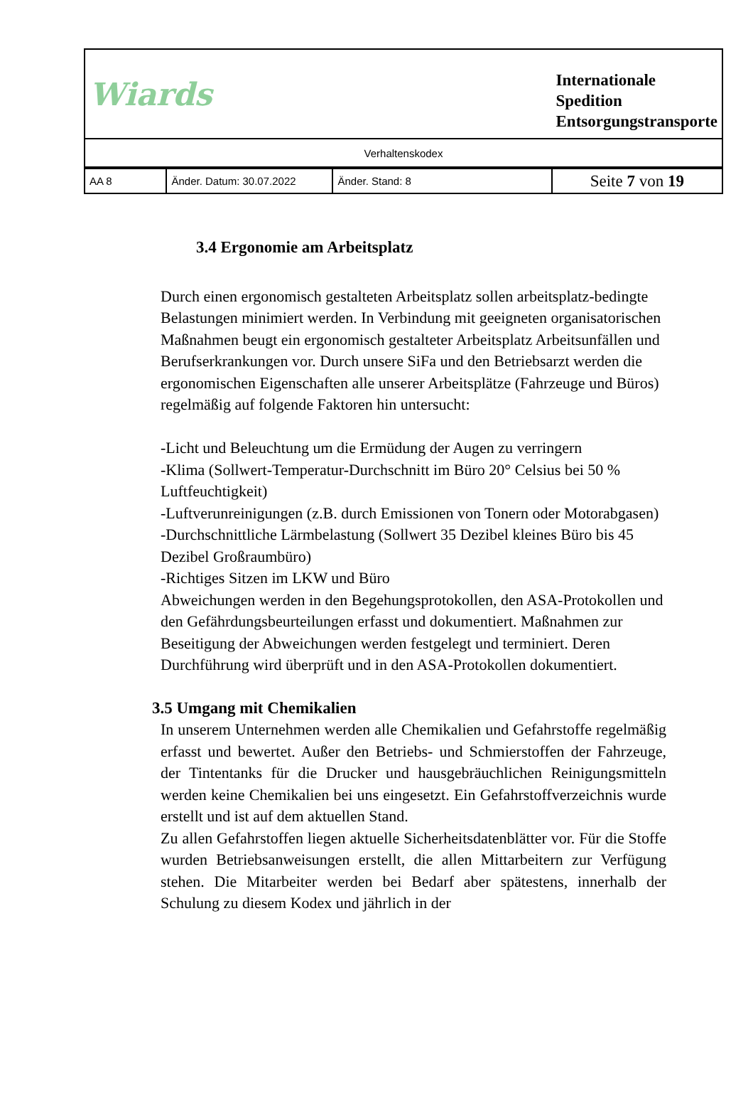| Wiards | | | Internationale Spedition Entsorgungstransporte |
| Verhaltenskodex | | | |
| AA 8 | Änder. Datum: 30.07.2022 | Änder. Stand: 8 | Seite 7 von 19 |
3.4 Ergonomie am Arbeitsplatz
Durch einen ergonomisch gestalteten Arbeitsplatz sollen arbeitsplatz-bedingte Belastungen minimiert werden. In Verbindung mit geeigneten organisatorischen Maßnahmen beugt ein ergonomisch gestalteter Arbeitsplatz Arbeitsunfällen und Berufserkrankungen vor. Durch unsere SiFa und den Betriebsarzt werden die ergonomischen Eigenschaften alle unserer Arbeitsplätze (Fahrzeuge und Büros) regelmäßig auf folgende Faktoren hin untersucht:
-Licht und Beleuchtung um die Ermüdung der Augen zu verringern
-Klima (Sollwert-Temperatur-Durchschnitt im Büro 20° Celsius bei 50 % Luftfeuchtigkeit)
-Luftverunreinigungen (z.B. durch Emissionen von Tonern oder Motorabgasen)
-Durchschnittliche Lärmbelastung (Sollwert 35 Dezibel kleines Büro bis 45 Dezibel Großraumbüro)
-Richtiges Sitzen im LKW und Büro
Abweichungen werden in den Begehungsprotokollen, den ASA-Protokollen und den Gefährdungsbeurteilungen erfasst und dokumentiert. Maßnahmen zur Beseitigung der Abweichungen werden festgelegt und terminiert. Deren Durchführung wird überprüft und in den ASA-Protokollen dokumentiert.
3.5 Umgang mit Chemikalien
In unserem Unternehmen werden alle Chemikalien und Gefahrstoffe regelmäßig erfasst und bewertet. Außer den Betriebs- und Schmierstoffen der Fahrzeuge, der Tintentanks für die Drucker und hausgebräuchlichen Reinigungsmitteln werden keine Chemikalien bei uns eingesetzt. Ein Gefahrstoffverzeichnis wurde erstellt und ist auf dem aktuellen Stand.
Zu allen Gefahrstoffen liegen aktuelle Sicherheitsdatenblätter vor. Für die Stoffe wurden Betriebsanweisungen erstellt, die allen Mittarbeitern zur Verfügung stehen. Die Mitarbeiter werden bei Bedarf aber spätestens, innerhalb der Schulung zu diesem Kodex und jährlich in der